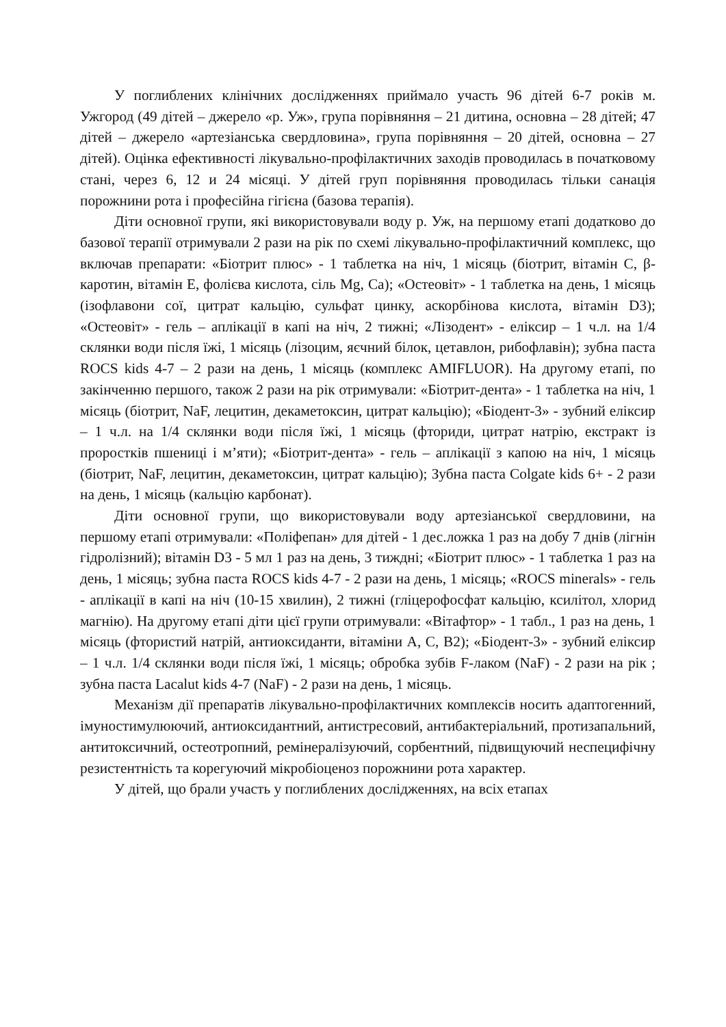У поглиблених клінічних дослідженнях приймало участь 96 дітей 6-7 років м. Ужгород (49 дітей – джерело «р. Уж», група порівняння – 21 дитина, основна – 28 дітей; 47 дітей – джерело «артезіанська свердловина», група порівняння – 20 дітей, основна – 27 дітей). Оцінка ефективності лікувально-профілактичних заходів проводилась в початковому стані, через 6, 12 и 24 місяці. У дітей груп порівняння проводилась тільки санація порожнини рота і професійна гігієна (базова терапія).
Діти основної групи, які використовували воду р. Уж, на першому етапі додатково до базової терапії отримували 2 рази на рік по схемі лікувально-профілактичний комплекс, що включав препарати: «Біотрит плюс» - 1 таблетка на ніч, 1 місяць (біотрит, вітамін С, β-каротин, вітамін Е, фолієва кислота, сіль Mg, Ca); «Остеовіт» - 1 таблетка на день, 1 місяць (ізофлавони сої, цитрат кальцію, сульфат цинку, аскорбінова кислота, вітамін D3); «Остеовіт» - гель – аплікації в капі на ніч, 2 тижні; «Лізодент» - еліксир – 1 ч.л. на 1/4 склянки води після їжі, 1 місяць (лізоцим, яєчний білок, цетавлон, рибофлавін); зубна паста ROCS kids 4-7 – 2 рази на день, 1 місяць (комплекс AMIFLUOR). На другому етапі, по закінченню першого, також 2 рази на рік отримували: «Біотрит-дента» - 1 таблетка на ніч, 1 місяць (біотрит, NaF, лецитин, декаметоксин, цитрат кальцію); «Біодент-3» - зубний еліксир – 1 ч.л. на 1/4 склянки води після їжі, 1 місяць (фториди, цитрат натрію, екстракт із проростків пшениці і м’яти); «Біотрит-дента» - гель – аплікації з капою на ніч, 1 місяць (біотрит, NaF, лецитин, декаметоксин, цитрат кальцію); Зубна паста Colgate kids 6+ - 2 рази на день, 1 місяць (кальцію карбонат).
Діти основної групи, що використовували воду артезіанської свердловини, на першому етапі отримували: «Поліфепан» для дітей - 1 дес.ложка 1 раз на добу 7 днів (лігнін гідролізний); вітамін D3 - 5 мл 1 раз на день, 3 тиждні; «Біотрит плюс» - 1 таблетка 1 раз на день, 1 місяць; зубна паста ROCS kids 4-7 - 2 рази на день, 1 місяць; «ROCS minerals» - гель - аплікації в капі на ніч (10-15 хвилин), 2 тижні (гліцерофосфат кальцію, ксилітол, хлорид магнію). На другому етапі діти цієї групи отримували: «Вітафтор» - 1 табл., 1 раз на день, 1 місяць (фтористий натрій, антиоксиданти, вітаміни А, С, В2); «Біодент-3» - зубний еліксир – 1 ч.л. 1/4 склянки води після їжі, 1 місяць; обробка зубів F-лаком (NaF) - 2 рази на рік ; зубна паста Lacalut kids 4-7 (NaF) - 2 рази на день, 1 місяць.
Механізм дії препаратів лікувально-профілактичних комплексів носить адаптогенний, імуностимулюючий, антиоксидантний, антистресовий, антибактеріальний, протизапальний, антитоксичний, остеотропний, ремінералізуючий, сорбентний, підвищуючий неспецифічну резистентність та корегуючий мікробіоценоз порожнини рота характер.
У дітей, що брали участь у поглиблених дослідженнях, на всіх етапах